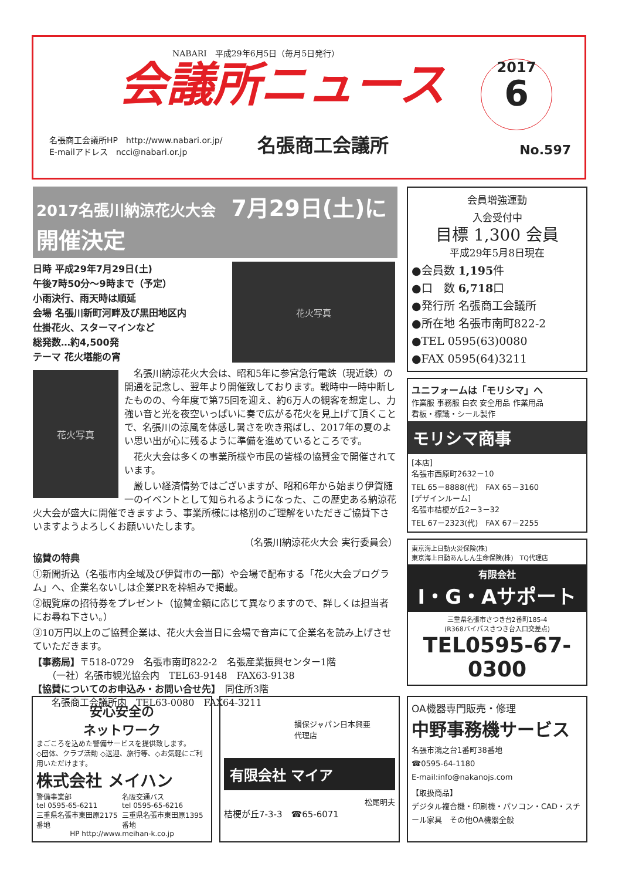NABARI　平成29年6月5日（毎月5日発行）
会議所ニュース
2017
6
名張商工会議所HP　http://www.nabari.or.jp/
E-mailアドレス　ncci@nabari.or.jp
名張商工会議所
No.597
2017名張川納涼花火大会　7月29日(土)に開催決定
日時 平成29年7月29日(土)
午後7時50分～9時まで（予定）
小雨決行、雨天時は順延
会場 名張川新町河畔及び黒田地区内
仕掛花火、スターマインなど
総発数…約4,500発
テーマ 花火堪能の宵
花火写真
花火写真
　名張川納涼花火大会は、昭和5年に参宮急行電鉄（現近鉄）の開通を記念し、翌年より開催致しております。戦時中一時中断したものの、今年度で第75回を迎え、約6万人の観客を想定し、力強い音と光を夜空いっぱいに奏で広がる花火を見上げて頂くことで、名張川の涼風を体感し暑さを吹き飛ばし、2017年の夏のよい思い出が心に残るように準備を進めているところです。
　花火大会は多くの事業所様や市民の皆様の協賛金で開催されています。
　厳しい経済情勢ではございますが、昭和6年から始まり伊賀随一のイベントとして知られるようになった、この歴史ある納涼花火大会が盛大に開催できますよう、事業所様には格別のご理解をいただきご協賛下さいますようよろしくお願いいたします。
（名張川納涼花火大会 実行委員会）
協賛の特典
①新聞折込（名張市内全域及び伊賀市の一部）や会場で配布する「花火大会プログラム」へ、企業名ないしは企業PRを枠組みで掲載。
②観覧席の招待券をプレゼント（協賛金額に応じて異なりますので、詳しくは担当者にお尋ね下さい。）
③10万円以上のご協賛企業は、花火大会当日に会場で音声にて企業名を読み上げさせていただきます。
【事務局】〒518-0729　名張市南町822-2　名張産業振興センター1階
　　（一社）名張市観光協会内　TEL63-9148　FAX63-9138
【協賛についてのお申込み・お問い合せ先】　同住所3階
　　名張商工会議所内　TEL63-0080　FAX64-3211
会員増強運動
入会受付中
目標 1,300 会員
平成29年5月8日現在
●会員数 1,195件
●口　数 6,718口
●発行所 名張商工会議所
●所在地 名張市南町822-2
●TEL 0595(63)0080
●FAX 0595(64)3211
ユニフォームは「モリシマ」へ
作業服 事務服 白衣 安全用品 作業用品
看板・標識・シール製作
モリシマ商事
[本店]
名張市西原町2632－10
TEL 65－8888(代)　FAX 65－3160
[デザインルーム]
名張市桔梗が丘2－3－32
TEL 67－2323(代)　FAX 67－2255
東京海上日動火災保険(株)
東京海上日動あんしん生命保険(株)　TQ代理店
有限会社
I・G・Aサポート
三重県名張市さつき台2番町185-4
(R368バイパスさつき台入口交差点)
TEL0595-67-0300
安心安全の
ネットワーク
まごころを込めた警備サービスを提供致します。
◇団体、クラブ活動 ◇送迎、旅行等、◇お気軽にご利用いただけます。
株式会社 メイハン
警備事業部
tel 0595-65-6211
三重県名張市東田原2175番地
名阪交通バス
tel 0595-65-6216
三重県名張市東田原1395番地
HP http://www.meihan-k.co.jp
損保ジャパン日本興亜
代理店
有限会社 マイア
松尾明夫
桔梗が丘7-3-3　☎65-6071
OA機器専門販売・修理
中野事務機サービス
名張市鴻之台1番町38番地
☎0595-64-1180
E-mail:info@nakanojs.com
【取扱商品】
デジタル複合機・印刷機・パソコン・CAD・スチール家具　その他OA機器全般